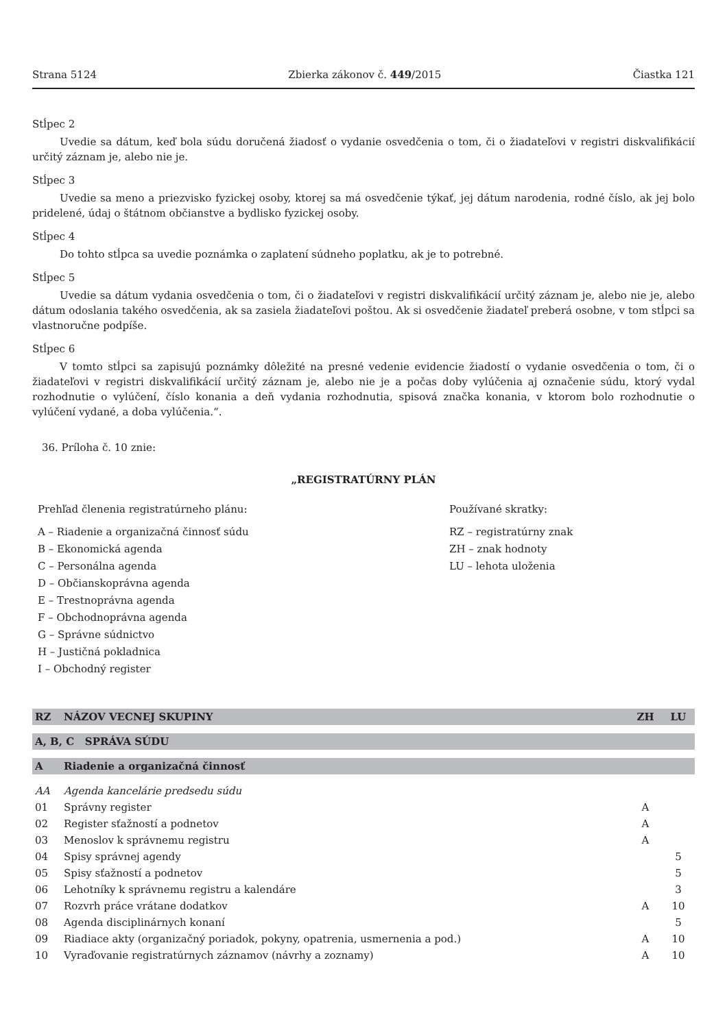Strana 5124 Zbierka zákonov č. 449/2015 Čiastka 121
Stĺpec 2
Uvedie sa dátum, keď bola súdu doručená žiadosť o vydanie osvedčenia o tom, či o žiadateľovi v registri diskvalifikácií určitý záznam je, alebo nie je.
Stĺpec 3
Uvedie sa meno a priezvisko fyzickej osoby, ktorej sa má osvedčenie týkať, jej dátum narodenia, rodné číslo, ak jej bolo pridelené, údaj o štátnom občianstve a bydlisko fyzickej osoby.
Stĺpec 4
Do tohto stĺpca sa uvedie poznámka o zaplatení súdneho poplatku, ak je to potrebné.
Stĺpec 5
Uvedie sa dátum vydania osvedčenia o tom, či o žiadateľovi v registri diskvalifikácií určitý záznam je, alebo nie je, alebo dátum odoslania takého osvedčenia, ak sa zasiela žiadateľovi poštou. Ak si osvedčenie žiadateľ preberá osobne, v tom stĺpci sa vlastnoručne podpíše.
Stĺpec 6
V tomto stĺpci sa zapisujú poznámky dôležité na presné vedenie evidencie žiadostí o vydanie osvedčenia o tom, či o žiadateľovi v registri diskvalifikácií určitý záznam je, alebo nie je a počas doby vylúčenia aj označenie súdu, ktorý vydal rozhodnutie o vylúčení, číslo konania a deň vydania rozhodnutia, spisová značka konania, v ktorom bolo rozhodnutie o vylúčení vydané, a doba vylúčenia.“.
36. Príloha č. 10 znie:
„REGISTRATÚRNY PLÁN
Prehľad členenia registratúrneho plánu:
A – Riadenie a organizačná činnosť súdu
B – Ekonomická agenda
C – Personálna agenda
D – Občianskoprávna agenda
E – Trestnoprávna agenda
F – Obchodnoprávna agenda
G – Správne súdnictvo
H – Justičná pokladnica
I – Obchodný register
Používané skratky:
RZ – registratúrny znak
ZH – znak hodnoty
LU – lehota uloženia
| RZ | NÁZOV VECNEJ SKUPINY | ZH | LU |
| --- | --- | --- | --- |
| A, B, C SPRÁVA SÚDU | | | |
| A | Riadenie a organizačná činnosť | | |
| AA | Agenda kancelárie predsedu súdu | | |
| 01 | Správny register | A | |
| 02 | Register sťažností a podnetov | A | |
| 03 | Menoslov k správnemu registru | A | |
| 04 | Spisy správnej agendy | | 5 |
| 05 | Spisy sťažností a podnetov | | 5 |
| 06 | Lehotníky k správnemu registru a kalendáre | | 3 |
| 07 | Rozvrh práce vrátane dodatkov | A | 10 |
| 08 | Agenda disciplinárnych konaní | | 5 |
| 09 | Riadiace akty (organizačný poriadok, pokyny, opatrenia, usmernenia a pod.) | A | 10 |
| 10 | Vyraďovanie registratúrnych záznamov (návrhy a zoznamy) | A | 10 |